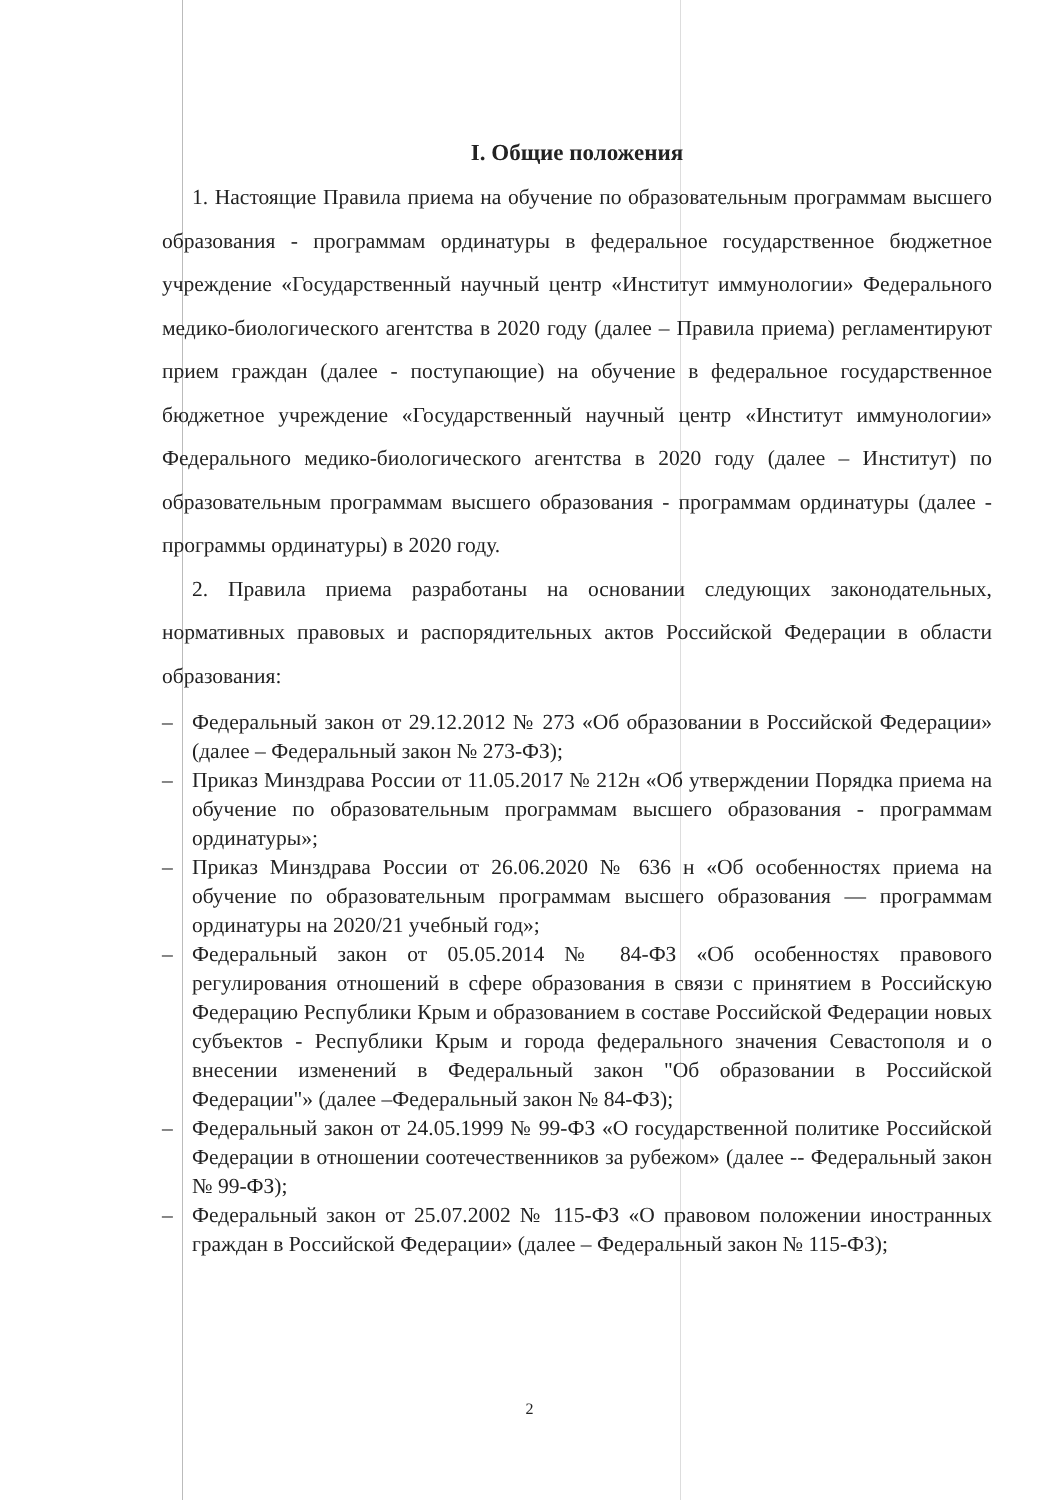I. Общие положения
1. Настоящие Правила приема на обучение по образовательным программам высшего образования - программам ординатуры в федеральное государственное бюджетное учреждение «Государственный научный центр «Институт иммунологии» Федерального медико-биологического агентства в 2020 году (далее – Правила приема) регламентируют прием граждан (далее - поступающие) на обучение в федеральное государственное бюджетное учреждение «Государственный научный центр «Институт иммунологии» Федерального медико-биологического агентства в 2020 году (далее – Институт) по образовательным программам высшего образования - программам ординатуры (далее - программы ординатуры) в 2020 году.
2. Правила приема разработаны на основании следующих законодательных, нормативных правовых и распорядительных актов Российской Федерации в области образования:
– Федеральный закон от 29.12.2012 № 273 «Об образовании в Российской Федерации» (далее – Федеральный закон № 273-ФЗ);
– Приказ Минздрава России от 11.05.2017 № 212н «Об утверждении Порядка приема на обучение по образовательным программам высшего образования - программам ординатуры»;
– Приказ Минздрава России от 26.06.2020 № 636 н «Об особенностях приема на обучение по образовательным программам высшего образования — программам ординатуры на 2020/21 учебный год»;
– Федеральный закон от 05.05.2014 № 84-ФЗ «Об особенностях правового регулирования отношений в сфере образования в связи с принятием в Российскую Федерацию Республики Крым и образованием в составе Российской Федерации новых субъектов - Республики Крым и города федерального значения Севастополя и о внесении изменений в Федеральный закон "Об образовании в Российской Федерации"» (далее –Федеральный закон № 84-ФЗ);
– Федеральный закон от 24.05.1999 № 99-ФЗ «О государственной политике Российской Федерации в отношении соотечественников за рубежом» (далее -- Федеральный закон № 99-ФЗ);
– Федеральный закон от 25.07.2002 № 115-ФЗ «О правовом положении иностранных граждан в Российской Федерации» (далее – Федеральный закон № 115-ФЗ);
2